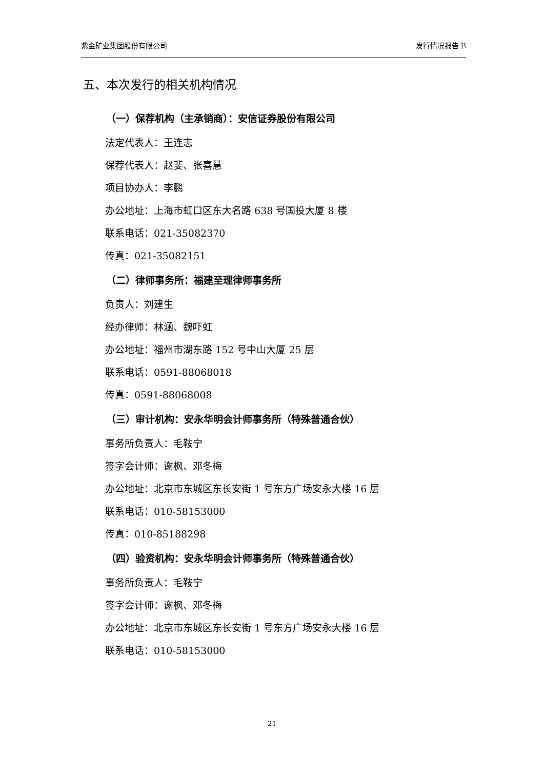紫金矿业集团股份有限公司 发行情况报告书
五、本次发行的相关机构情况
（一）保荐机构（主承销商）：安信证券股份有限公司
法定代表人：王连志
保荐代表人：赵斐、张喜慧
项目协办人：李鹏
办公地址：上海市虹口区东大名路 638 号国投大厦 8 楼
联系电话：021-35082370
传真：021-35082151
（二）律师事务所：福建至理律师事务所
负责人：刘建生
经办律师：林涵、魏吓虹
办公地址：福州市湖东路 152 号中山大厦 25 层
联系电话：0591-88068018
传真：0591-88068008
（三）审计机构：安永华明会计师事务所（特殊普通合伙）
事务所负责人：毛鞍宁
签字会计师：谢枫、邓冬梅
办公地址：北京市东城区东长安街 1 号东方广场安永大楼 16 层
联系电话：010-58153000
传真：010-85188298
（四）验资机构：安永华明会计师事务所（特殊普通合伙）
事务所负责人：毛鞍宁
签字会计师：谢枫、邓冬梅
办公地址：北京市东城区东长安街 1 号东方广场安永大楼 16 层
联系电话：010-58153000
21